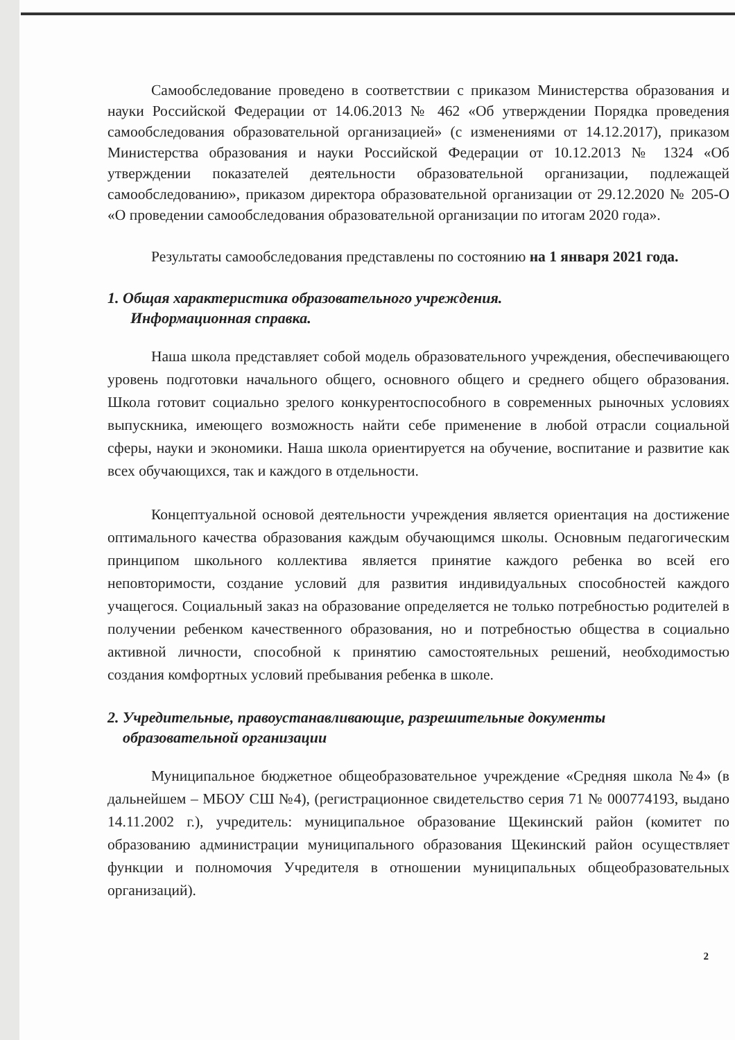Самообследование проведено в соответствии с приказом Министерства образования и науки Российской Федерации от 14.06.2013 № 462 «Об утверждении Порядка проведения самообследования образовательной организацией» (с изменениями от 14.12.2017), приказом Министерства образования и науки Российской Федерации от 10.12.2013 № 1324 «Об утверждении показателей деятельности образовательной организации, подлежащей самообследованию», приказом директора образовательной организации от 29.12.2020 № 205-О «О проведении самообследования образовательной организации по итогам 2020 года».
Результаты самообследования представлены по состоянию на 1 января 2021 года.
1. Общая характеристика образовательного учреждения.
Информационная справка.
Наша школа представляет собой модель образовательного учреждения, обеспечивающего уровень подготовки начального общего, основного общего и среднего общего образования. Школа готовит социально зрелого конкурентоспособного в современных рыночных условиях выпускника, имеющего возможность найти себе применение в любой отрасли социальной сферы, науки и экономики. Наша школа ориентируется на обучение, воспитание и развитие как всех обучающихся, так и каждого в отдельности.
Концептуальной основой деятельности учреждения является ориентация на достижение оптимального качества образования каждым обучающимся школы. Основным педагогическим принципом школьного коллектива является принятие каждого ребенка во всей его неповторимости, создание условий для развития индивидуальных способностей каждого учащегося. Социальный заказ на образование определяется не только потребностью родителей в получении ребенком качественного образования, но и потребностью общества в социально активной личности, способной к принятию самостоятельных решений, необходимостью создания комфортных условий пребывания ребенка в школе.
2. Учредительные, правоустанавливающие, разрешительные документы
образовательной организации
Муниципальное бюджетное общеобразовательное учреждение «Средняя школа №4» (в дальнейшем – МБОУ СШ №4), (регистрационное свидетельство серия 71 № 000774193, выдано 14.11.2002 г.), учредитель: муниципальное образование Щекинский район (комитет по образованию администрации муниципального образования Щекинский район осуществляет функции и полномочия Учредителя в отношении муниципальных общеобразовательных организаций).
2